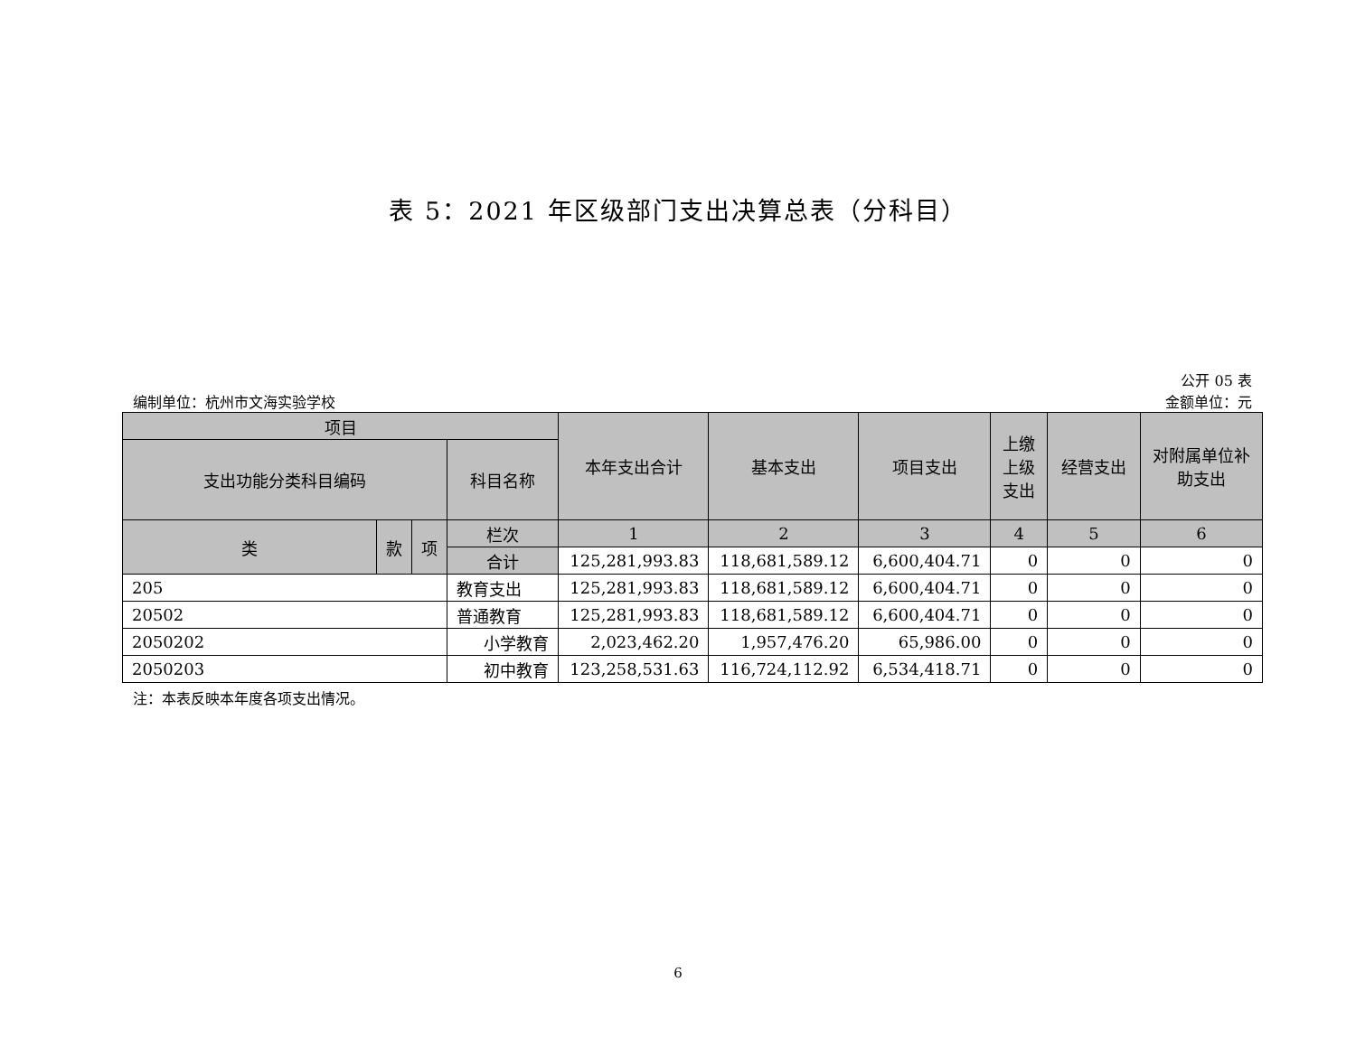表 5：2021 年区级部门支出决算总表（分科目）
编制单位：杭州市文海实验学校
公开 05 表
金额单位：元
| 项目 | | | | 本年支出合计 | 基本支出 | 项目支出 | 上缴上级支出 | 经营支出 | 对附属单位补助支出 |
| --- | --- | --- | --- | --- | --- | --- | --- | --- | --- |
| 支出功能分类科目编码 | | | 科目名称 | | | | | | |
| 类 | 款 | 项 | 栏次 | 1 | 2 | 3 | 4 | 5 | 6 |
| | | | 合计 | 125,281,993.83 | 118,681,589.12 | 6,600,404.71 | 0 | 0 | 0 |
| 205 | | | 教育支出 | 125,281,993.83 | 118,681,589.12 | 6,600,404.71 | 0 | 0 | 0 |
| 20502 | | | 普通教育 | 125,281,993.83 | 118,681,589.12 | 6,600,404.71 | 0 | 0 | 0 |
| 2050202 | | | 小学教育 | 2,023,462.20 | 1,957,476.20 | 65,986.00 | 0 | 0 | 0 |
| 2050203 | | | 初中教育 | 123,258,531.63 | 116,724,112.92 | 6,534,418.71 | 0 | 0 | 0 |
注：本表反映本年度各项支出情况。
6